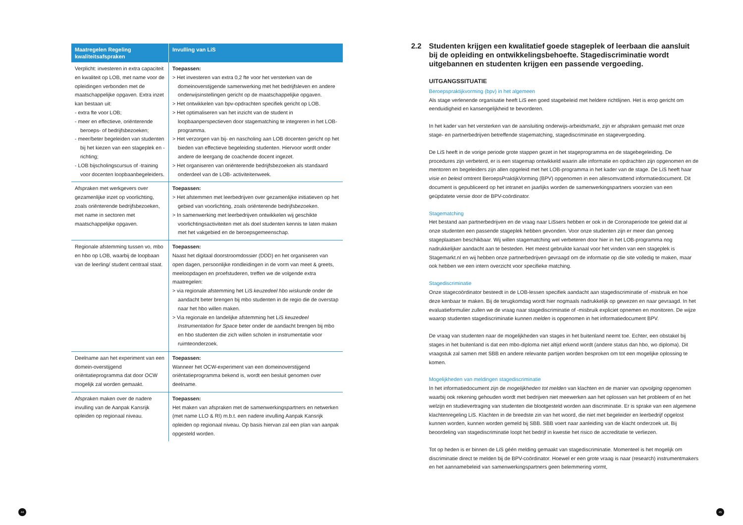| Maatregelen Regeling kwaliteitsafspraken | Invulling van LiS |
| --- | --- |
| Verplicht: investeren in extra capaciteit en kwaliteit op LOB, met name voor de opleidingen verbonden met de maatschappelijke opgaven. Extra inzet kan bestaan uit: - extra fte voor LOB; - meer en effectieve, oriënterende beroeps- of bedrijfsbezoeken; - meer/beter begeleiden van studenten bij het kiezen van een stageplek en -richting; - LOB bijscholingscursus of -training voor docenten loopbaanbegeleiders. | Toepassen: > Het investeren van extra 0,2 fte voor het versterken van de domeinoverstijgende samenwerking met het bedrijfsleven en andere onderwijsinstellingen gericht op de maatschappelijke opgaven. > Het ontwikkelen van bpv-opdrachten specifiek gericht op LOB. > Het optimaliseren van het inzicht van de student in loopbaanperspectieven door stagematching te integreren in het LOB-programma. > Het verzorgen van bij- en nascholing aan LOB docenten gericht op het bieden van effectieve begeleiding studenten. Hiervoor wordt onder andere de leergang de coachende docent ingezet. > Het organiseren van oriënterende bedrijfsbezoeken als standaard onderdeel van de LOB- activiteitenweek. |
| Afspraken met werkgevers over gezamenlijke inzet op voorlichting, zoals oriënterende bedrijfsbezoeken, met name in sectoren met maatschappelijke opgaven. | Toepassen: > Het afstemmen met leerbedrijven over gezamenlijke initiatieven op het gebied van voorlichting, zoals oriënterende bedrijfsbezoeken. > In samenwerking met leerbedrijven ontwikkelen wij geschikte voorlichtingsactiviteiten met als doel studenten kennis te laten maken met het vakgebied en de beroepsgemeenschap. |
| Regionale afstemming tussen vo, mbo en hbo op LOB, waarbij de loopbaan van de leerling/ student centraal staat. | Toepassen: Naast het digitaal doorstroomdossier (DDD) en het organiseren van open dagen, persoonlijke rondleidingen in de vorm van meet & greets, meeloopdagen en proefstuderen, treffen we de volgende extra maatregelen: > via regionale afstemming het LiS keuzedeel hbo wiskunde onder de aandacht beter brengen bij mbo studenten in de regio die de overstap naar het hbo willen maken. > Via regionale en landelijke afstemming het LiS keuzedeel Instrumentation for Space beter onder de aandacht brengen bij mbo en hbo studenten die zich willen scholen in instrumentatie voor ruimteonderzoek. |
| Deelname aan het experiment van een domein-overstijgend oriëntatieprogramma dat door OCW mogelijk zal worden gemaakt. | Toepassen: Wanneer het OCW-experiment van een domeinoverstijgend oriëntatieprogramma bekend is, wordt een besluit genomen over deelname. |
| Afspraken maken over de nadere invulling van de Aanpak Kansrijk opleiden op regionaal niveau. | Toepassen: Het maken van afspraken met de samenwerkingspartners en netwerken (met name LLO & RI) m.b.t. een nadere invulling Aanpak Kansrijk opleiden op regionaal niveau. Op basis hiervan zal een plan van aanpak opgesteld worden. |
2.2 Studenten krijgen een kwalitatief goede stageplek of leerbaan die aansluit bij de opleiding en ontwikkelingsbehoefte. Stagediscriminatie wordt uitgebannen en studenten krijgen een passende vergoeding.
UITGANGSSITUATIE
Beroepspraktijkvorming (bpv) in het algemeen
Als stage verlenende organisatie heeft LiS een goed stagebeleid met heldere richtlijnen. Het is erop gericht om eenduidigheid en kansengelijkheid te bevorderen.
In het kader van het versterken van de aansluiting onderwijs-arbeidsmarkt, zijn er afspraken gemaakt met onze stage- en partnerbedrijven betreffende stagematching, stagediscriminatie en stagevergoeding.
De LiS heeft in de vorige periode grote stappen gezet in het stageprogramma en de stagebegeleiding. De procedures zijn verbeterd, er is een stagemap ontwikkeld waarin alle informatie en opdrachten zijn opgenomen en de mentoren en begeleiders zijn allen opgeleid met het LOB-programma in het kader van de stage. De LiS heeft haar visie en beleid omtrent BeroepsPraktijkVorming (BPV) opgenomen in een allesomvattend informatiedocument. Dit document is gepubliceerd op het intranet en jaarlijks worden de samenwerkingspartners voorzien van een geüpdatete versie door de BPV-coördinator.
Stagematching
Het bestand aan partnerbedrijven en de vraag naar LiSsers hebben er ook in de Coronaperiode toe geleid dat al onze studenten een passende stageplek hebben gevonden. Voor onze studenten zijn er meer dan genoeg stageplaatsen beschikbaar. Wij willen stagematching wel verbeteren door hier in het LOB-programma nog nadrukkelijker aandacht aan te besteden. Het meest gebruikte kanaal voor het vinden van een stageplek is Stagemarkt.nl en wij hebben onze partnerbedrijven gevraagd om de informatie op die site volledig te maken, maar ook hebben we een intern overzicht voor specifieke matching.
Stagediscriminatie
Onze stagecoördinator besteedt in de LOB-lessen specifiek aandacht aan stagediscriminatie of -misbruik en hoe deze kenbaar te maken. Bij de terugkomdag wordt hier nogmaals nadrukkelijk op gewezen en naar gevraagd. In het evaluatieformulier zullen we de vraag naar stagediscriminatie of -misbruik expliciet opnemen en monitoren. De wijze waarop studenten stagediscriminatie kunnen melden is opgenomen in het informatiedocument BPV.
De vraag van studenten naar de mogelijkheden van stages in het buitenland neemt toe. Echter, een obstakel bij stages in het buitenland is dat een mbo-diploma niet altijd erkend wordt (andere status dan hbo, wo diploma). Dit vraagstuk zal samen met SBB en andere relevante partijen worden besproken om tot een mogelijke oplossing te komen.
Mogelijkheden van meldingen stagediscriminatie
In het informatiedocument zijn de mogelijkheden tot melden van klachten en de manier van opvolging opgenomen waarbij ook rekening gehouden wordt met bedrijven niet meewerken aan het oplossen van het probleem of en het welzijn en studievertraging van studenten die blootgesteld worden aan discriminatie. Er is sprake van een algemene klachtenregeling LiS. Klachten in de breedste zin van het woord, die niet met begeleider en leerbedrijf opgelost kunnen worden, kunnen worden gemeld bij SBB. SBB voert naar aanleiding van de klacht onderzoek uit. Bij beoordeling van stagediscriminatie loopt het bedrijf in kwestie het risico de accreditatie te verliezen.
Tot op heden is er binnen de LiS géén melding gemaakt van stagediscriminatie. Momenteel is het mogelijk om discriminatie direct te melden bij de BPV-coördinator. Hoewel er een grote vraag is naar (research) instrumentmakers en het aannamebeleid van samenwerkingspartners geen belemmering vormt,
44 45